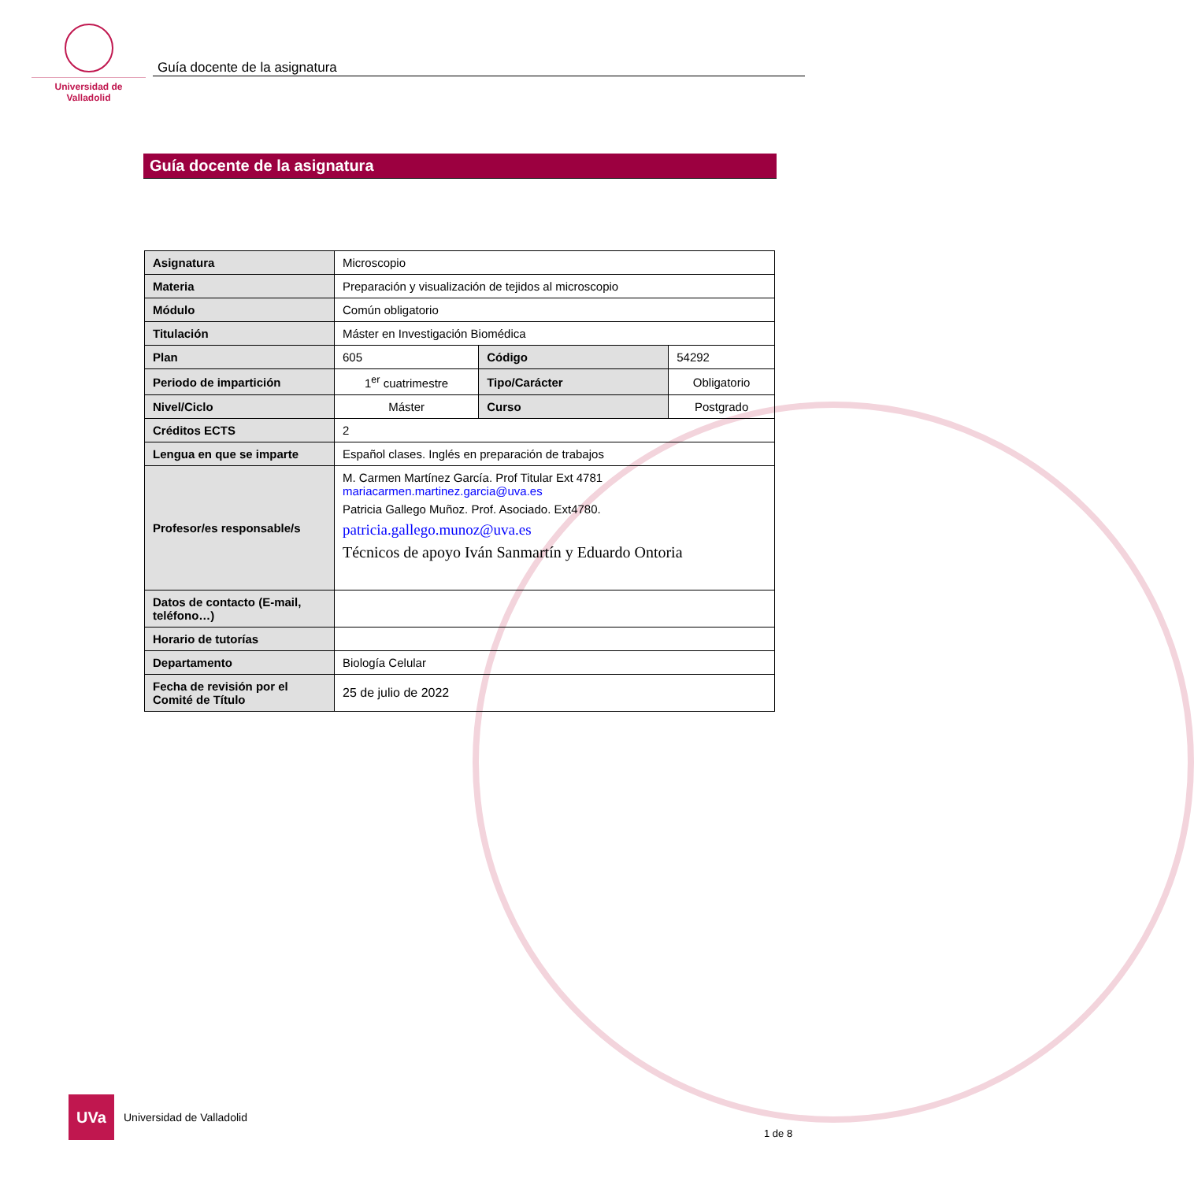Universidad de Valladolid
Guía docente de la asignatura
Guía docente de la asignatura
| Asignatura | Microscopio | | |
| Materia | Preparación y visualización de tejidos al microscopio | | |
| Módulo | Común obligatorio | | |
| Titulación | Máster en Investigación Biomédica | | |
| Plan | 605 | Código | 54292 |
| Periodo de impartición | 1<sup>er</sup> cuatrimestre | Tipo/Carácter | Obligatorio |
| Nivel/Ciclo | Máster | Curso | Postgrado |
| Créditos ECTS | 2 | | |
| Lengua en que se imparte | Español clases. Inglés en preparación de trabajos | | |
| Profesor/es responsable/s | M. Carmen Martínez García. Prof Titular Ext 4781 mariacarmen.martinez.garcia@uva.es Patricia Gallego Muñoz. Prof. Asociado. Ext4780. patricia.gallego.munoz@uva.es Técnicos de apoyo Iván Sanmartín y Eduardo Ontoria | | |
| Datos de contacto (E-mail, teléfono…) | | | |
| Horario de tutorías | | | |
| Departamento | Biología Celular | | |
| Fecha de revisión por el Comité de Título | 25 de julio de 2022 | | |
UVa
Universidad de Valladolid
1 de 8